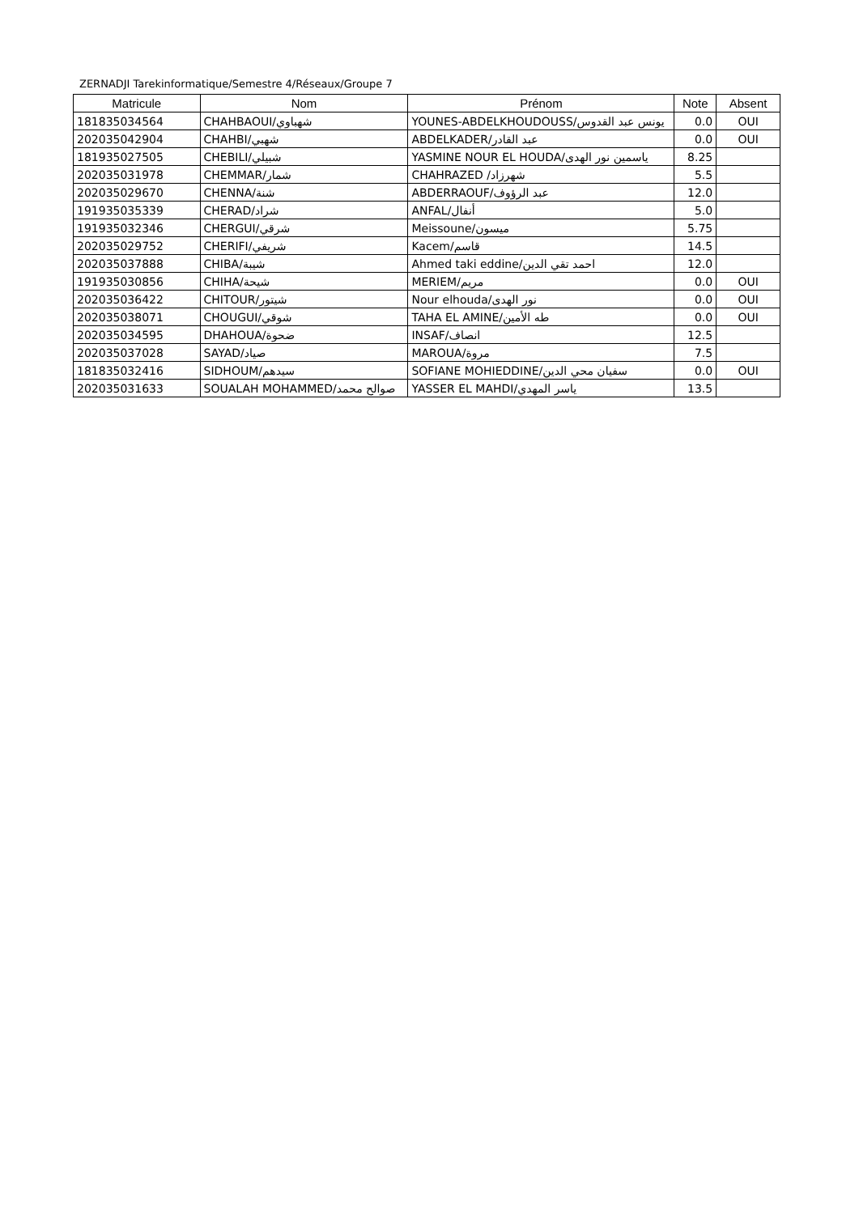ZERNADJI Tarekinformatique/Semestre 4/Réseaux/Groupe 7
| Matricule | Nom | Prénom | Note | Absent |
| --- | --- | --- | --- | --- |
| 181835034564 | CHAHBAOUI/شهباوي | YOUNES-ABDELKHOUDOUSS/يونس عبد القدوس | 0.0 | OUI |
| 202035042904 | CHAHBI/شهبي | ABDELKADER/عبد القادر | 0.0 | OUI |
| 181935027505 | CHEBILI/شبيلي | YASMINE NOUR EL HOUDA/ياسمين نور الهدى | 8.25 | |
| 202035031978 | CHEMMAR/شمار | CHAHRAZED /شهرزاد | 5.5 | |
| 202035029670 | CHENNA/شنة | ABDERRAOUF/عبد الرؤوف | 12.0 | |
| 191935035339 | CHERAD/شراد | ANFAL/أنفال | 5.0 | |
| 191935032346 | CHERGUI/شرقي | Meissoune/ميسون | 5.75 | |
| 202035029752 | CHERIFI/شريفي | Kacem/قاسم | 14.5 | |
| 202035037888 | CHIBA/شيبة | Ahmed taki eddine/احمد تقي الدين | 12.0 | |
| 191935030856 | CHIHA/شيحة | MERIEM/مريم | 0.0 | OUI |
| 202035036422 | CHITOUR/شيتور | Nour elhouda/نور الهدى | 0.0 | OUI |
| 202035038071 | CHOUGUI/شوقي | TAHA EL AMINE/طه الأمين | 0.0 | OUI |
| 202035034595 | DHAHOUA/ضحوة | INSAF/انصاف | 12.5 | |
| 202035037028 | SAYAD/صياد | MAROUA/مروة | 7.5 | |
| 181835032416 | SIDHOUM/سيدهم | SOFIANE MOHIEDDINE/سفيان محي الدين | 0.0 | OUI |
| 202035031633 | SOUALAH MOHAMMED/صوالح محمد | YASSER EL MAHDI/ياسر المهدي | 13.5 | |